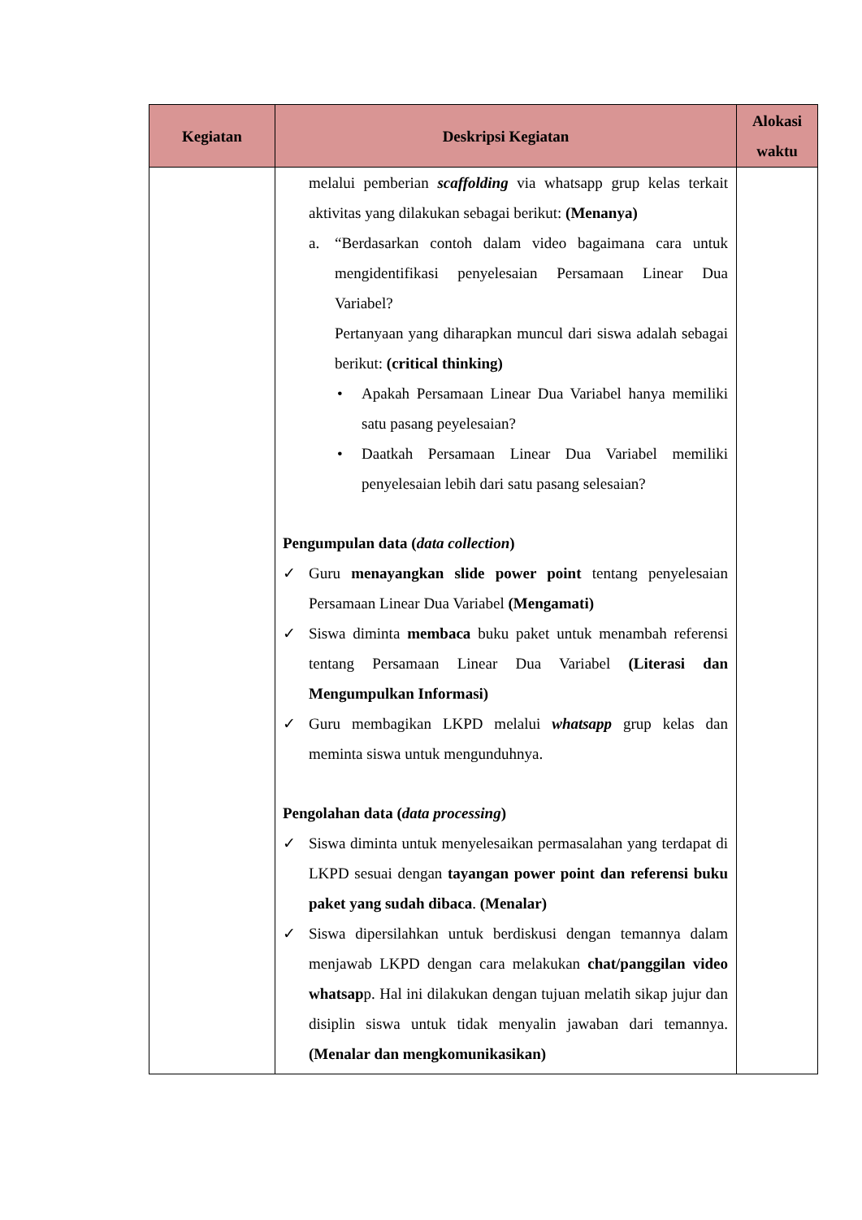| Kegiatan | Deskripsi Kegiatan | Alokasi waktu |
| --- | --- | --- |
| | melalui pemberian scaffolding via whatsapp grup kelas terkait aktivitas yang dilakukan sebagai berikut: (Menanya) a. “Berdasarkan contoh dalam video bagaimana cara untuk mengidentifikasi penyelesaian Persamaan Linear Dua Variabel? Pertanyaan yang diharapkan muncul dari siswa adalah sebagai berikut: (critical thinking) • Apakah Persamaan Linear Dua Variabel hanya memiliki satu pasang peyelesaian? • Daatkah Persamaan Linear Dua Variabel memiliki penyelesaian lebih dari satu pasang selesaian? Pengumpulan data ( data collection ) ✓ Guru menayangkan slide power point tentang penyelesaian Persamaan Linear Dua Variabel (Mengamati) ✓ Siswa diminta membaca buku paket untuk menambah referensi tentang Persamaan Linear Dua Variabel (Literasi dan Mengumpulkan Informasi) ✓ Guru membagikan LKPD melalui whatsapp grup kelas dan meminta siswa untuk mengunduhnya. Pengolahan data ( data processing ) ✓ Siswa diminta untuk menyelesaikan permasalahan yang terdapat di LKPD sesuai dengan tayangan power point dan referensi buku paket yang sudah dibaca . (Menalar) ✓ Siswa dipersilahkan untuk berdiskusi dengan temannya dalam menjawab LKPD dengan cara melakukan chat/panggilan video whatsap p. Hal ini dilakukan dengan tujuan melatih sikap jujur dan disiplin siswa untuk tidak menyalin jawaban dari temannya. (Menalar dan mengkomunikasikan) | |